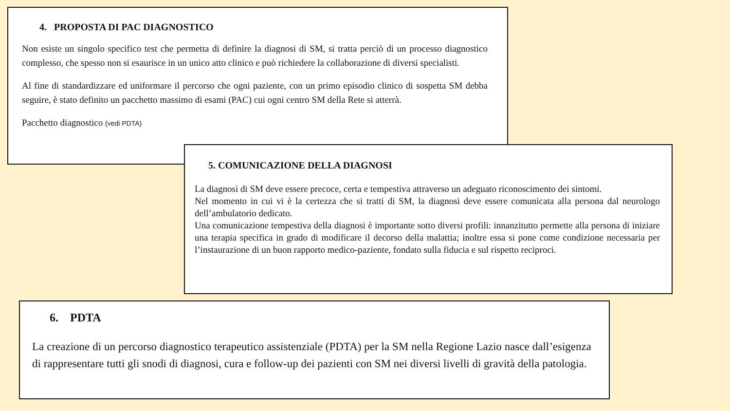4. PROPOSTA DI PAC DIAGNOSTICO
Non esiste un singolo specifico test che permetta di definire la diagnosi di SM, si tratta perciò di un processo diagnostico complesso, che spesso non si esaurisce in un unico atto clinico e può richiedere la collaborazione di diversi specialisti.
Al fine di standardizzare ed uniformare il percorso che ogni paziente, con un primo episodio clinico di sospetta SM debba seguire, è stato definito un pacchetto massimo di esami (PAC) cui ogni centro SM della Rete si atterrà.
Pacchetto diagnostico (vedi PDTA)
5. COMUNICAZIONE DELLA DIAGNOSI
La diagnosi di SM deve essere precoce, certa e tempestiva attraverso un adeguato riconoscimento dei sintomi.
Nel momento in cui vi è la certezza che si tratti di SM, la diagnosi deve essere comunicata alla persona dal neurologo dell’ambulatorio dedicato.
Una comunicazione tempestiva della diagnosi è importante sotto diversi profili: innanzitutto permette alla persona di iniziare una terapia specifica in grado di modificare il decorso della malattia; inoltre essa si pone come condizione necessaria per l’instaurazione di un buon rapporto medico-paziente, fondato sulla fiducia e sul rispetto reciproci.
6. PDTA
La creazione di un percorso diagnostico terapeutico assistenziale (PDTA) per la SM nella Regione Lazio nasce dall’esigenza di rappresentare tutti gli snodi di diagnosi, cura e follow-up dei pazienti con SM nei diversi livelli di gravità della patologia.